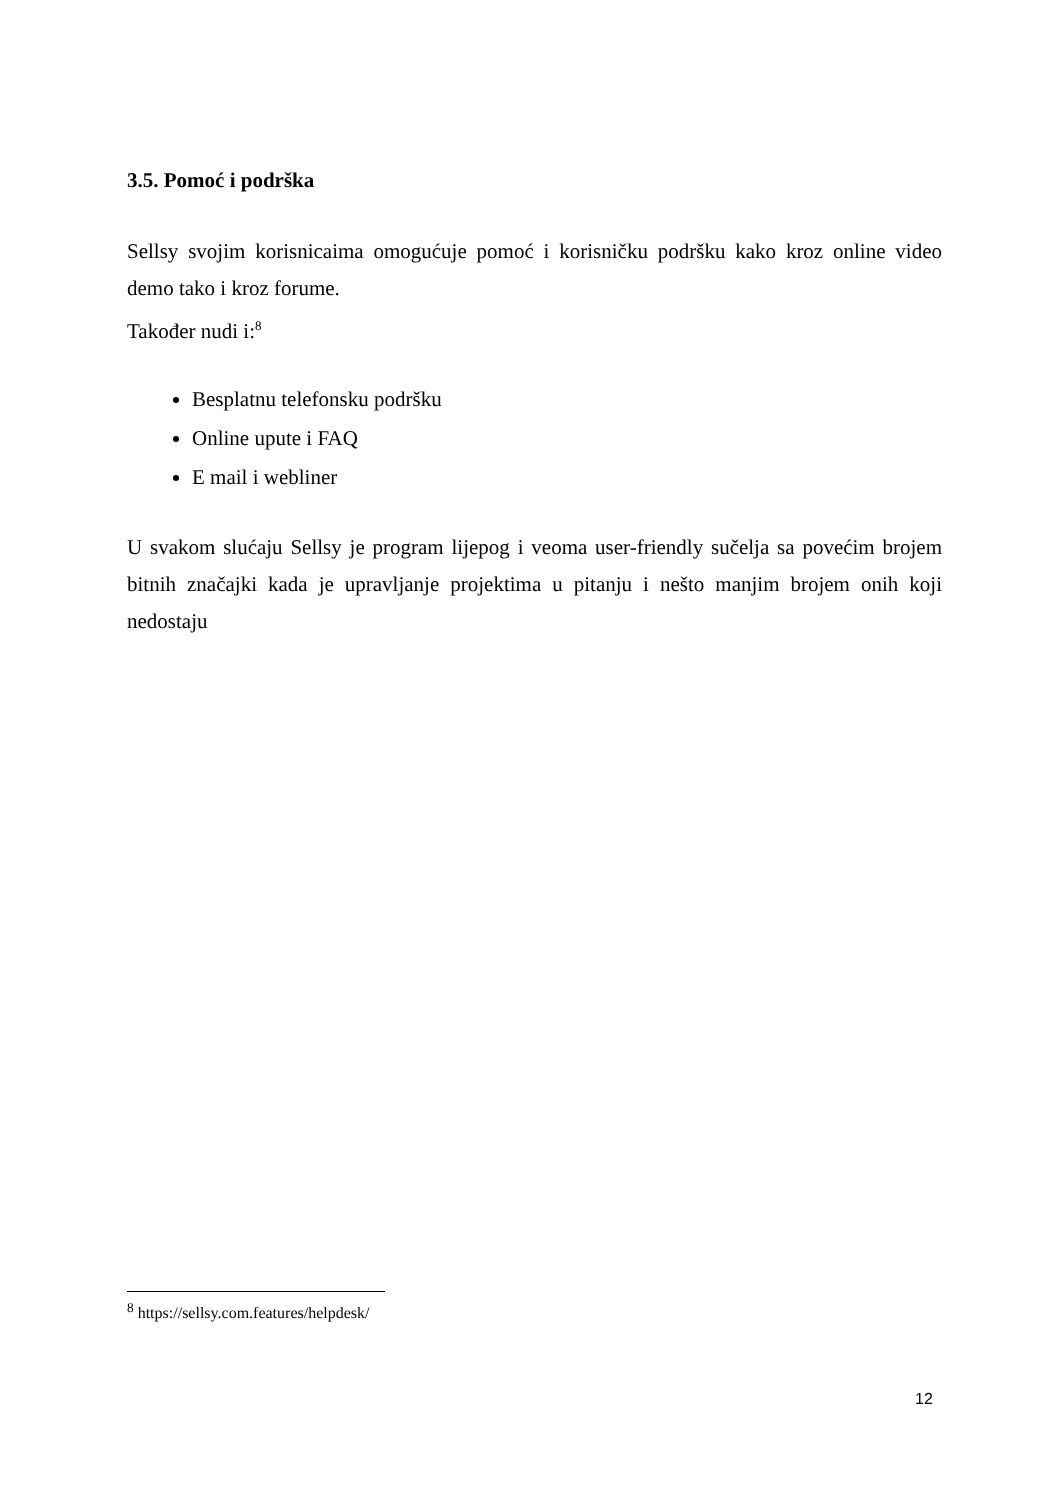3.5. Pomoć i podrška
Sellsy svojim korisnicaima omogućuje pomoć i korisničku podršku kako kroz online video demo tako i kroz forume.
Također nudi i:<sup>8</sup>
Besplatnu telefonsku podršku
Online upute i FAQ
E mail i webliner
U svakom slućaju Sellsy je program lijepog i veoma user-friendly sučelja sa povećim brojem bitnih značajki kada je upravljanje projektima u pitanju i nešto manjim brojem onih koji nedostaju
<sup>8</sup> https://sellsy.com.features/helpdesk/
12